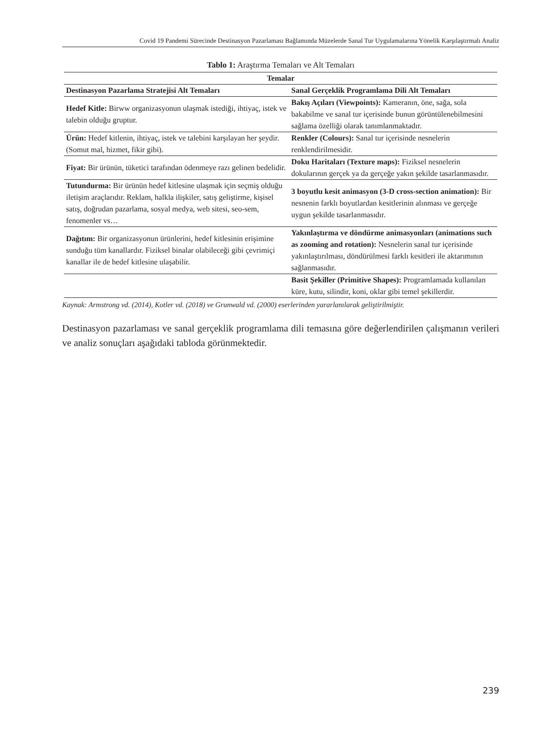Covid 19 Pandemi Sürecinde Destinasyon Pazarlaması Bağlamında Müzelerde Sanal Tur Uygulamalarına Yönelik Karşılaştırmalı Analiz
Tablo 1: Araştırma Temaları ve Alt Temaları
| Temalar | |
| --- | --- |
| Destinasyon Pazarlama Stratejisi Alt Temaları | Sanal Gerçeklik Programlama Dili Alt Temaları |
| Hedef Kitle: Birww organizasyonun ulaşmak istediği, ihtiyaç, istek ve talebin olduğu gruptur. | Bakış Açıları (Viewpoints): Kameranın, öne, sağa, sola bakabilme ve sanal tur içerisinde bunun görüntülenebilmesini sağlama özelliği olarak tanımlanmaktadır. |
| Ürün: Hedef kitlenin, ihtiyaç, istek ve talebini karşılayan her şeydir. (Somut mal, hizmet, fikir gibi). | Renkler (Colours): Sanal tur içerisinde nesnelerin renklendirilmesidir. |
| Fiyat: Bir ürünün, tüketici tarafından ödenmeye razı gelinen bedelidir. | Doku Haritaları (Texture maps): Fiziksel nesnelerin dokularının gerçek ya da gerçeğe yakın şekilde tasarlanmasıdır. |
| Tutundurma: Bir ürünün hedef kitlesine ulaşmak için seçmiş olduğu iletişim araçlarıdır. Reklam, halkla ilişkiler, satış geliştirme, kişisel satış, doğrudan pazarlama, sosyal medya, web sitesi, seo-sem, fenomenler vs… | 3 boyutlu kesit animasyon (3-D cross-section animation): Bir nesnenin farklı boyutlardan kesitlerinin alınması ve gerçeğe uygun şekilde tasarlanmasıdır. |
| Dağıtım: Bir organizasyonun ürünlerini, hedef kitlesinin erişimine sunduğu tüm kanallardır. Fiziksel binalar olabileceği gibi çevrimiçi kanallar ile de hedef kitlesine ulaşabilir. | Yakınlaştırma ve döndürme animasyonları (animations such as zooming and rotation): Nesnelerin sanal tur içerisinde yakınlaştırılması, döndürülmesi farklı kesitleri ile aktarımının sağlanmasıdır. |
| | Basit Şekiller (Primitive Shapes): Programlamada kullanılan küre, kutu, silindir, koni, oklar gibi temel şekillerdir. |
Kaynak: Armstrong vd. (2014), Kotler vd. (2018) ve Grunwald vd. (2000) eserlerinden yararlanılarak geliştirilmiştir.
Destinasyon pazarlaması ve sanal gerçeklik programlama dili temasına göre değerlendirilen çalışmanın verileri ve analiz sonuçları aşağıdaki tabloda görünmektedir.
239